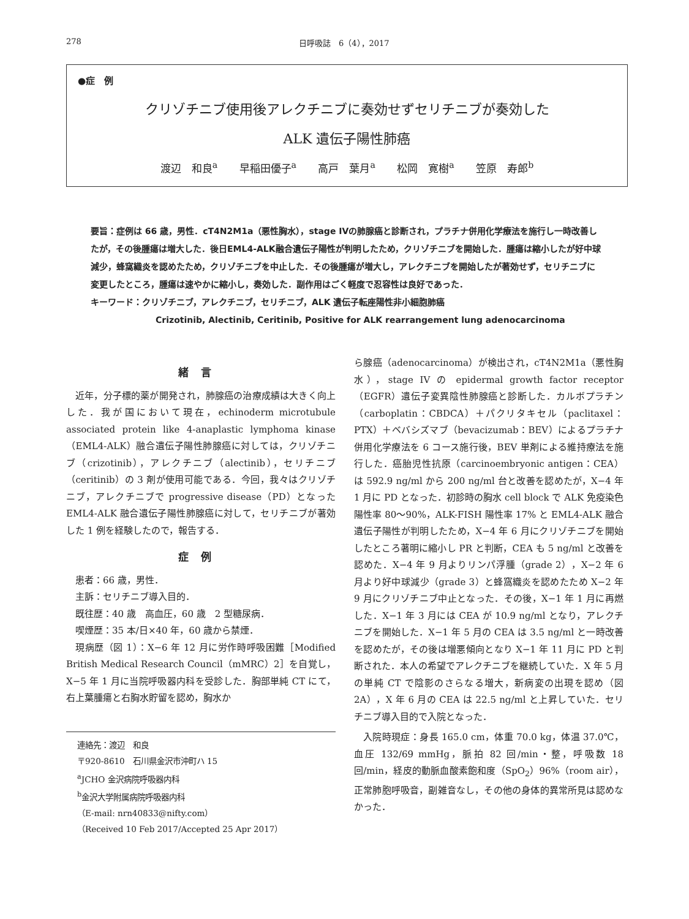278 日呼吸誌　6（4），2017
●症　例
クリゾチニブ使用後アレクチニブに奏効せずセリチニブが奏効した
ALK 遺伝子陽性肺癌
渡辺　和良<sup>a</sup> 早稲田優子<sup>a</sup> 高戸　葉月<sup>a</sup> 松岡　寛樹<sup>a</sup> 笠原　寿郎<sup>b</sup>
要旨：症例は 66 歳，男性．cT4N2M1a（悪性胸水），stage IVの肺腺癌と診断され，プラチナ併用化学療法を施行し一時改善したが，その後腫瘍は増大した．後日EML4-ALK融合遺伝子陽性が判明したため，クリゾチニブを開始した．腫瘍は縮小したが好中球減少，蜂窩織炎を認めたため，クリゾチニブを中止した．その後腫瘍が増大し，アレクチニブを開始したが著効せず，セリチニブに変更したところ，腫瘍は速やかに縮小し，奏効した．副作用はごく軽度で忍容性は良好であった．
キーワード：クリゾチニブ，アレクチニブ，セリチニブ，ALK 遺伝子転座陽性非小細胞肺癌
Crizotinib, Alectinib, Ceritinib, Positive for ALK rearrangement lung adenocarcinoma
緒言
近年，分子標的薬が開発され，肺腺癌の治療成績は大きく向上した．我が国において現在，echinoderm microtubule associated protein like 4-anaplastic lymphoma kinase（EML4-ALK）融合遺伝子陽性肺腺癌に対しては，クリゾチニブ（crizotinib），アレクチニブ（alectinib），セリチニブ（ceritinib）の 3 剤が使用可能である．今回，我々はクリゾチニブ，アレクチニブで progressive disease（PD）となった EML4-ALK 融合遺伝子陽性肺腺癌に対して，セリチニブが著効した 1 例を経験したので，報告する．
症例
患者：66 歳，男性．
主訴：セリチニブ導入目的．
既往歴：40 歳　高血圧，60 歳　2 型糖尿病．
喫煙歴：35 本/日×40 年，60 歳から禁煙．
現病歴（図 1）：X−6 年 12 月に労作時呼吸困難［Modified British Medical Research Council（mMRC）2］を自覚し，X−5 年 1 月に当院呼吸器内科を受診した．胸部単純 CT にて，右上葉腫瘍と右胸水貯留を認め，胸水か
連絡先：渡辺　和良
〒920-8610　石川県金沢市沖町ハ 15
<sup>a</sup> JCHO 金沢病院呼吸器内科
<sup>b</sup> 金沢大学附属病院呼吸器内科
（E-mail: nrn40833@nifty.com）
（Received 10 Feb 2017/Accepted 25 Apr 2017）
ら腺癌（adenocarcinoma）が検出され，cT4N2M1a（悪性胸水），stage IV の epidermal growth factor receptor（EGFR）遺伝子変異陰性肺腺癌と診断した．カルボプラチン（carboplatin：CBDCA）＋パクリタキセル（paclitaxel：PTX）＋ベバシズマブ（bevacizumab：BEV）によるプラチナ併用化学療法を 6 コース施行後，BEV 単剤による維持療法を施行した．癌胎児性抗原（carcinoembryonic antigen：CEA）は 592.9 ng/ml から 200 ng/ml 台と改善を認めたが，X−4 年 1 月に PD となった．初診時の胸水 cell block で ALK 免疫染色陽性率 80〜90%，ALK-FISH 陽性率 17% と EML4-ALK 融合遺伝子陽性が判明したため，X−4 年 6 月にクリゾチニブを開始したところ著明に縮小し PR と判断，CEA も 5 ng/ml と改善を認めた．X−4 年 9 月よりリンパ浮腫（grade 2），X−2 年 6 月より好中球減少（grade 3）と蜂窩織炎を認めたため X−2 年 9 月にクリゾチニブ中止となった．その後，X−1 年 1 月に再燃した．X−1 年 3 月には CEA が 10.9 ng/ml となり，アレクチニブを開始した．X−1 年 5 月の CEA は 3.5 ng/ml と一時改善を認めたが，その後は増悪傾向となり X−1 年 11 月に PD と判断された．本人の希望でアレクチニブを継続していた．X 年 5 月の単純 CT で陰影のさらなる増大，新病変の出現を認め（図 2A），X 年 6 月の CEA は 22.5 ng/ml と上昇していた．セリチニブ導入目的で入院となった．
入院時現症：身長 165.0 cm，体重 70.0 kg，体温 37.0℃，血圧 132/69 mmHg，脈拍 82 回/min・整，呼吸数 18 回/min，経皮的動脈血酸素飽和度（SpO<sub>2</sub>）96%（room air），正常肺胞呼吸音，副雑音なし，その他の身体的異常所見は認めなかった．